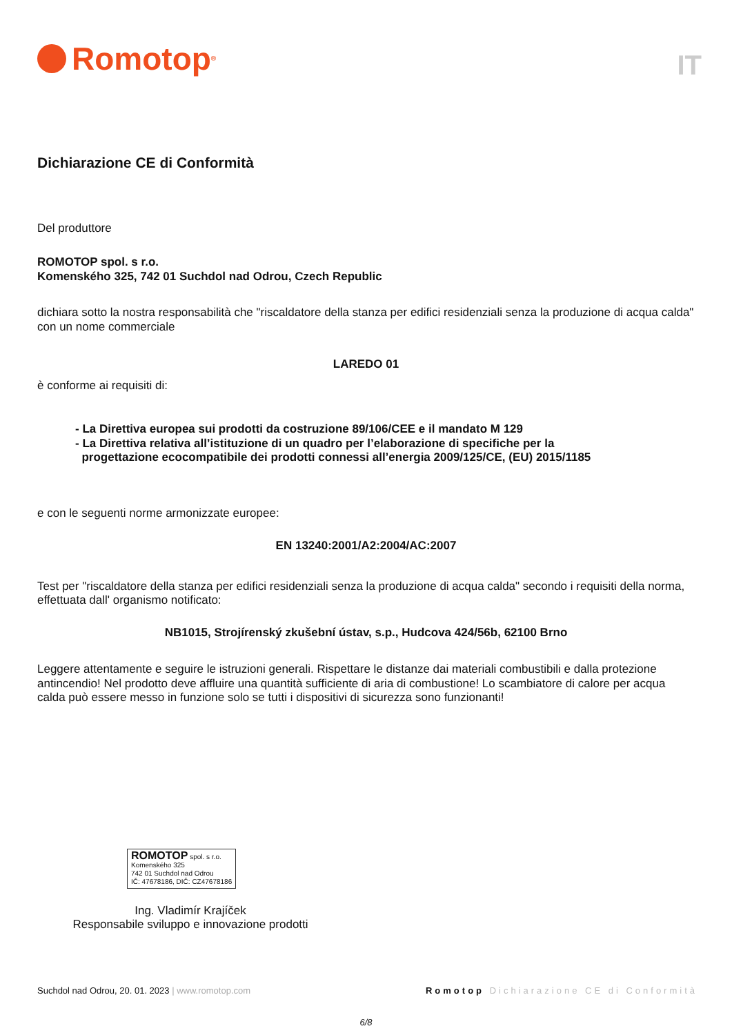Romotop<sup>®</sup>
IT
Dichiarazione CE di Conformità
Del produttore
ROMOTOP spol. s r.o.
Komenského 325, 742 01 Suchdol nad Odrou, Czech Republic
dichiara sotto la nostra responsabilità che "riscaldatore della stanza per edifici residenziali senza la produzione di acqua calda" con un nome commerciale
LAREDO 01
è conforme ai requisiti di:
- La Direttiva europea sui prodotti da costruzione 89/106/CEE e il mandato M 129
- La Direttiva relativa all’istituzione di un quadro per l’elaborazione di specifiche per la
progettazione ecocompatibile dei prodotti connessi all’energia 2009/125/CE, (EU) 2015/1185
e con le seguenti norme armonizzate europee:
EN 13240:2001/A2:2004/AC:2007
Test per "riscaldatore della stanza per edifici residenziali senza la produzione di acqua calda" secondo i requisiti della norma, effettuata dall' organismo notificato:
NB1015, Strojírenský zkušební ústav, s.p., Hudcova 424/56b, 62100 Brno
Leggere attentamente e seguire le istruzioni generali. Rispettare le distanze dai materiali combustibili e dalla protezione antincendio! Nel prodotto deve affluire una quantità sufficiente di aria di combustione! Lo scambiatore di calore per acqua calda può essere messo in funzione solo se tutti i dispositivi di sicurezza sono funzionanti!
ROMOTOP spol. s r.o.
Komenského 325
742 01 Suchdol nad Odrou
IČ: 47678186, DIČ: CZ47678186
Ing. Vladimír Krajíček
Responsabile sviluppo e innovazione prodotti
Suchdol nad Odrou, 20. 01. 2023 | www.romotop.com Romotop Dichiarazione CE di Conformità
6/8